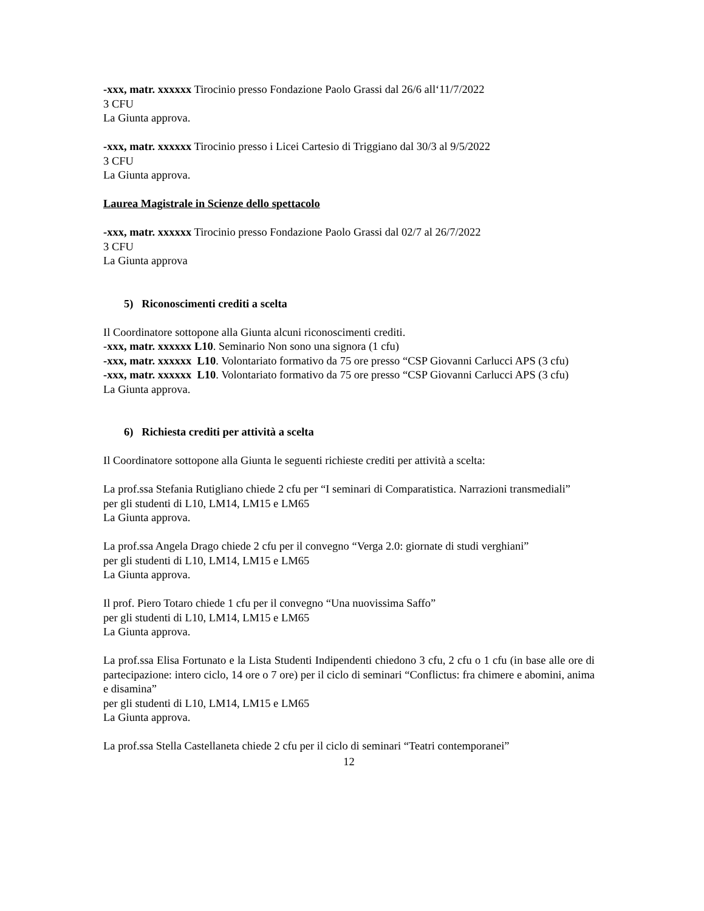-xxx, matr. xxxxxx Tirocinio presso Fondazione Paolo Grassi dal 26/6 all‘11/7/2022
3 CFU
La Giunta approva.
-xxx, matr. xxxxxx Tirocinio presso i Licei Cartesio di Triggiano dal 30/3 al 9/5/2022
3 CFU
La Giunta approva.
Laurea Magistrale in Scienze dello spettacolo
-xxx, matr. xxxxxx Tirocinio presso Fondazione Paolo Grassi dal 02/7 al 26/7/2022
3 CFU
La Giunta approva
5) Riconoscimenti crediti a scelta
Il Coordinatore sottopone alla Giunta alcuni riconoscimenti crediti.
-xxx, matr. xxxxxx L10. Seminario Non sono una signora (1 cfu)
-xxx, matr. xxxxxx L10. Volontariato formativo da 75 ore presso “CSP Giovanni Carlucci APS (3 cfu)
-xxx, matr. xxxxxx L10. Volontariato formativo da 75 ore presso “CSP Giovanni Carlucci APS (3 cfu)
La Giunta approva.
6) Richiesta crediti per attività a scelta
Il Coordinatore sottopone alla Giunta le seguenti richieste crediti per attività a scelta:
La prof.ssa Stefania Rutigliano chiede 2 cfu per “I seminari di Comparatistica. Narrazioni transmediali”
per gli studenti di L10, LM14, LM15 e LM65
La Giunta approva.
La prof.ssa Angela Drago chiede 2 cfu per il convegno “Verga 2.0: giornate di studi verghiani”
per gli studenti di L10, LM14, LM15 e LM65
La Giunta approva.
Il prof. Piero Totaro chiede 1 cfu per il convegno “Una nuovissima Saffo”
per gli studenti di L10, LM14, LM15 e LM65
La Giunta approva.
La prof.ssa Elisa Fortunato e la Lista Studenti Indipendenti chiedono 3 cfu, 2 cfu o 1 cfu (in base alle ore di partecipazione: intero ciclo, 14 ore o 7 ore) per il ciclo di seminari “Conflictus: fra chimere e abomini, anima e disamina”
per gli studenti di L10, LM14, LM15 e LM65
La Giunta approva.
La prof.ssa Stella Castellaneta chiede 2 cfu per il ciclo di seminari “Teatri contemporanei”
12